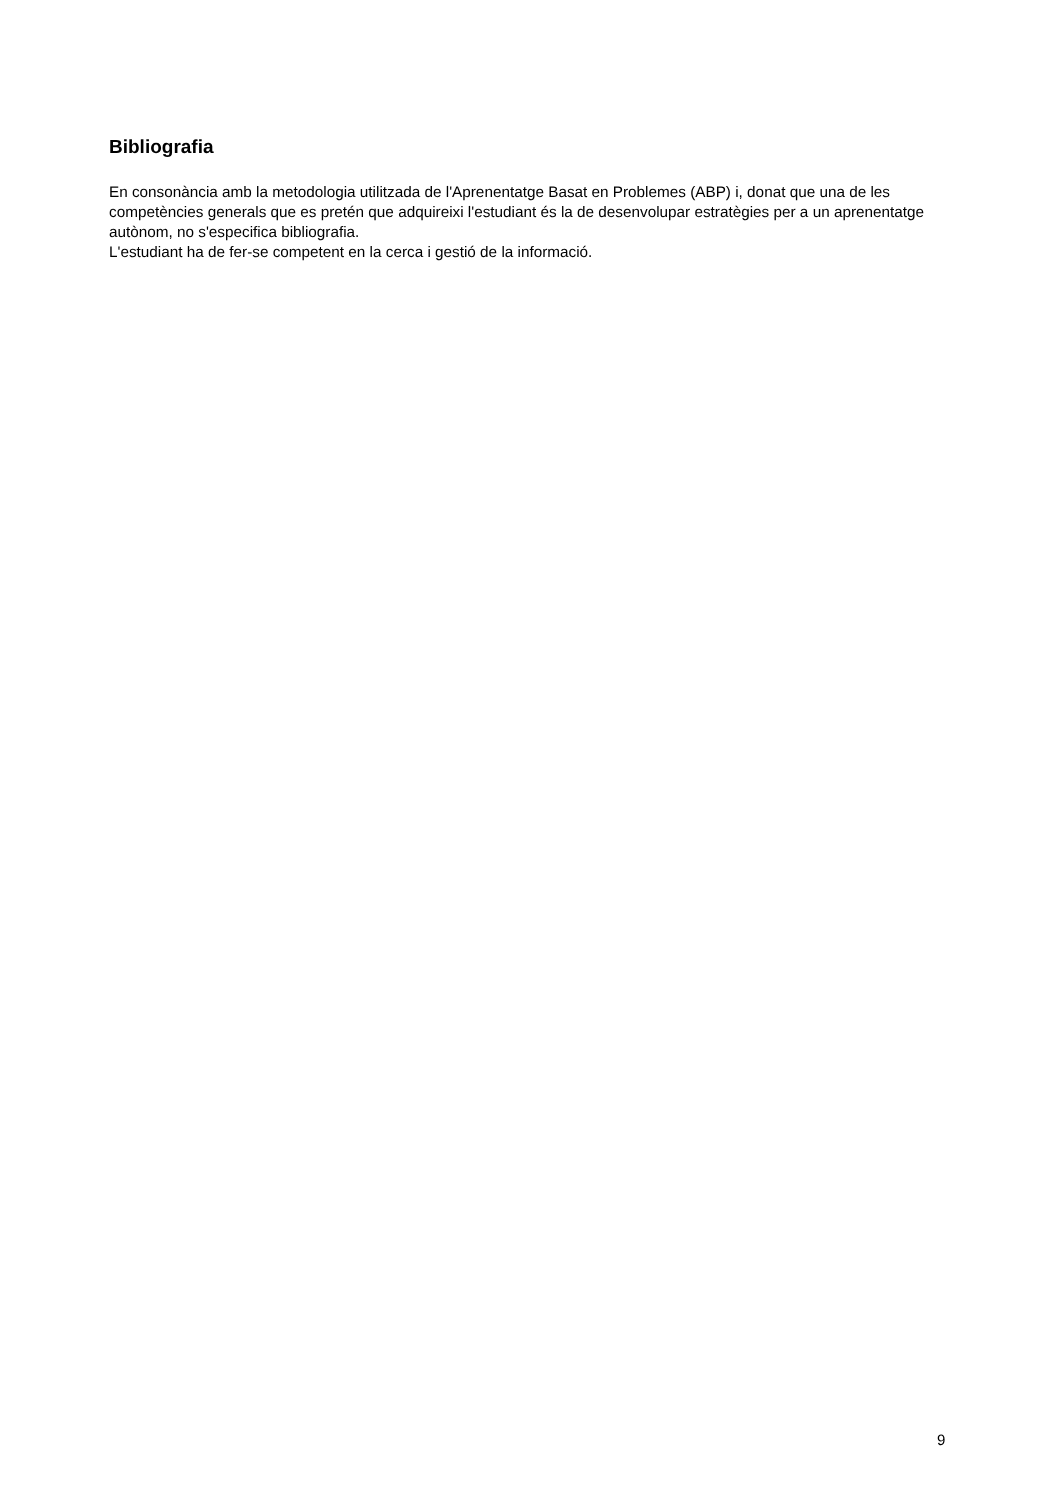Bibliografia
En consonància amb la metodologia utilitzada de l'Aprenentatge Basat en Problemes (ABP) i, donat que una de les competències generals que es pretén que adquireixi l'estudiant és la de desenvolupar estratègies per a un aprenentatge autònom, no s'especifica bibliografia.
L'estudiant ha de fer-se competent en la cerca i gestió de la informació.
9